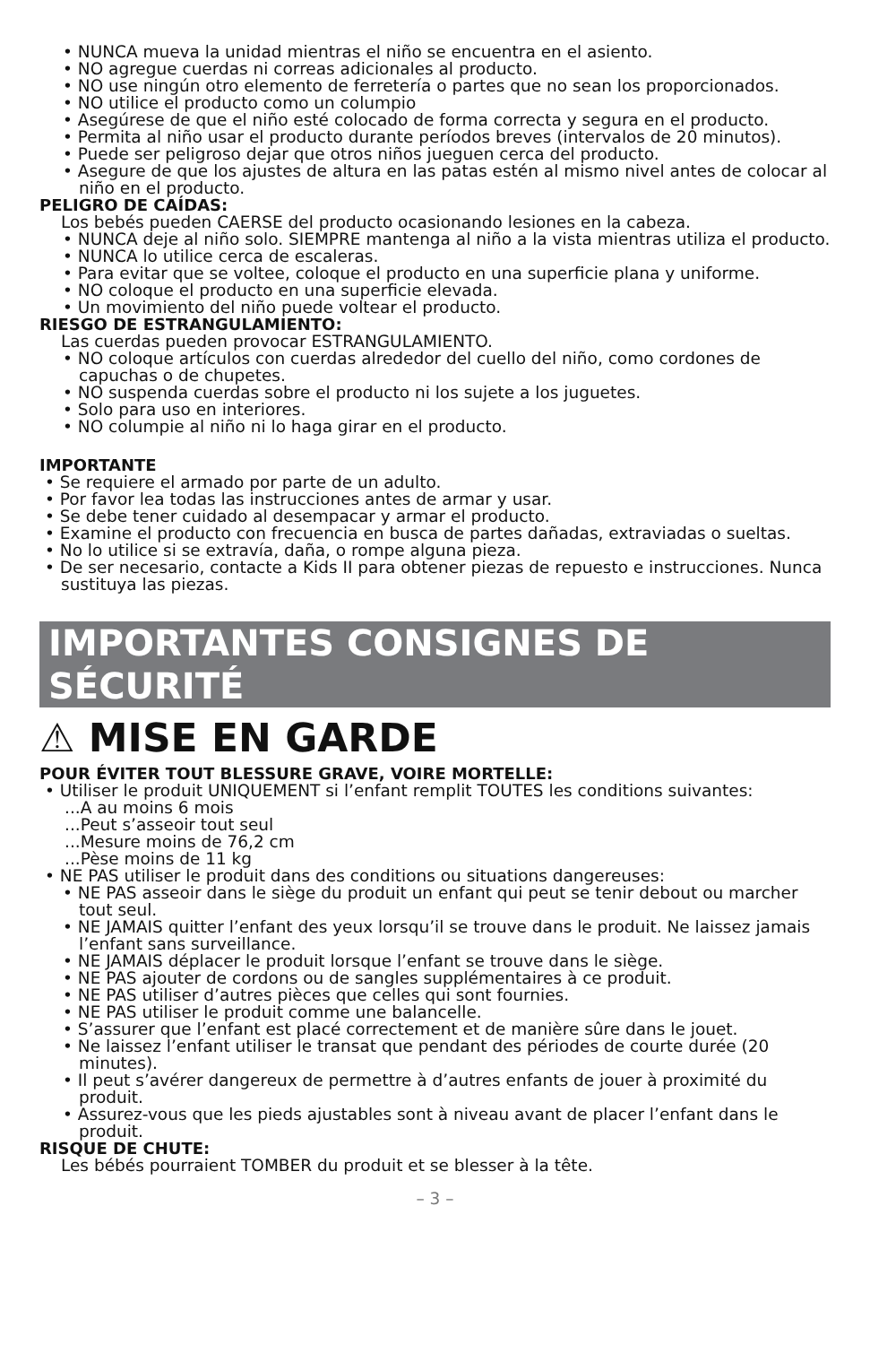• NUNCA mueva la unidad mientras el niño se encuentra en el asiento.
• NO agregue cuerdas ni correas adicionales al producto.
• NO use ningún otro elemento de ferretería o partes que no sean los proporcionados.
• NO utilice el producto como un columpio
• Asegúrese de que el niño esté colocado de forma correcta y segura en el producto.
• Permita al niño usar el producto durante períodos breves (intervalos de 20 minutos).
• Puede ser peligroso dejar que otros niños jueguen cerca del producto.
• Asegure de que los ajustes de altura en las patas estén al mismo nivel antes de colocar al niño en el producto.
PELIGRO DE CAÍDAS:
Los bebés pueden CAERSE del producto ocasionando lesiones en la cabeza.
• NUNCA deje al niño solo. SIEMPRE mantenga al niño a la vista mientras utiliza el producto.
• NUNCA lo utilice cerca de escaleras.
• Para evitar que se voltee, coloque el producto en una superficie plana y uniforme.
• NO coloque el producto en una superficie elevada.
• Un movimiento del niño puede voltear el producto.
RIESGO DE ESTRANGULAMIENTO:
Las cuerdas pueden provocar ESTRANGULAMIENTO.
• NO coloque artículos con cuerdas alrededor del cuello del niño, como cordones de capuchas o de chupetes.
• NO suspenda cuerdas sobre el producto ni los sujete a los juguetes.
• Solo para uso en interiores.
• NO columpie al niño ni lo haga girar en el producto.
IMPORTANTE
• Se requiere el armado por parte de un adulto.
• Por favor lea todas las instrucciones antes de armar y usar.
• Se debe tener cuidado al desempacar y armar el producto.
• Examine el producto con frecuencia en busca de partes dañadas, extraviadas o sueltas.
• No lo utilice si se extravía, daña, o rompe alguna pieza.
• De ser necesario, contacte a Kids II para obtener piezas de repuesto e instrucciones. Nunca sustituya las piezas.
IMPORTANTES CONSIGNES DE SÉCURITÉ
⚠ MISE EN GARDE
POUR ÉVITER TOUT BLESSURE GRAVE, VOIRE MORTELLE:
• Utiliser le produit UNIQUEMENT si l’enfant remplit TOUTES les conditions suivantes:
...A au moins 6 mois
...Peut s’asseoir tout seul
...Mesure moins de 76,2 cm
...Pèse moins de 11 kg
• NE PAS utiliser le produit dans des conditions ou situations dangereuses:
• NE PAS asseoir dans le siège du produit un enfant qui peut se tenir debout ou marcher tout seul.
• NE JAMAIS quitter l’enfant des yeux lorsqu’il se trouve dans le produit. Ne laissez jamais l’enfant sans surveillance.
• NE JAMAIS déplacer le produit lorsque l’enfant se trouve dans le siège.
• NE PAS ajouter de cordons ou de sangles supplémentaires à ce produit.
• NE PAS utiliser d’autres pièces que celles qui sont fournies.
• NE PAS utiliser le produit comme une balancelle.
• S’assurer que l’enfant est placé correctement et de manière sûre dans le jouet.
• Ne laissez l’enfant utiliser le transat que pendant des périodes de courte durée (20 minutes).
• Il peut s’avérer dangereux de permettre à d’autres enfants de jouer à proximité du produit.
• Assurez-vous que les pieds ajustables sont à niveau avant de placer l’enfant dans le produit.
RISQUE DE CHUTE:
Les bébés pourraient TOMBER du produit et se blesser à la tête.
– 3 –